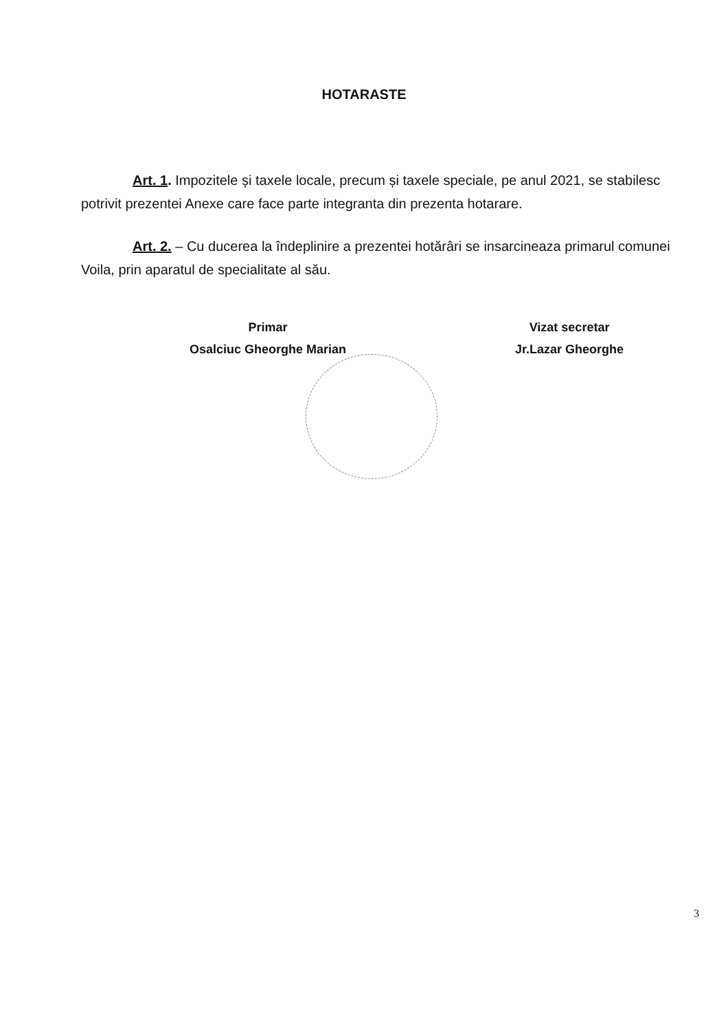HOTARASTE
Art. 1. Impozitele și taxele locale, precum și taxele speciale, pe anul 2021, se stabilesc potrivit prezentei Anexe care face parte integranta din prezenta hotarare.
Art. 2. – Cu ducerea la îndeplinire a prezentei hotărâri se insarcineaza primarul comunei Voila, prin aparatul de specialitate al său.
Primar
Osalciuc Gheorghe Marian
Vizat secretar
Jr.Lazar Gheorghe
3